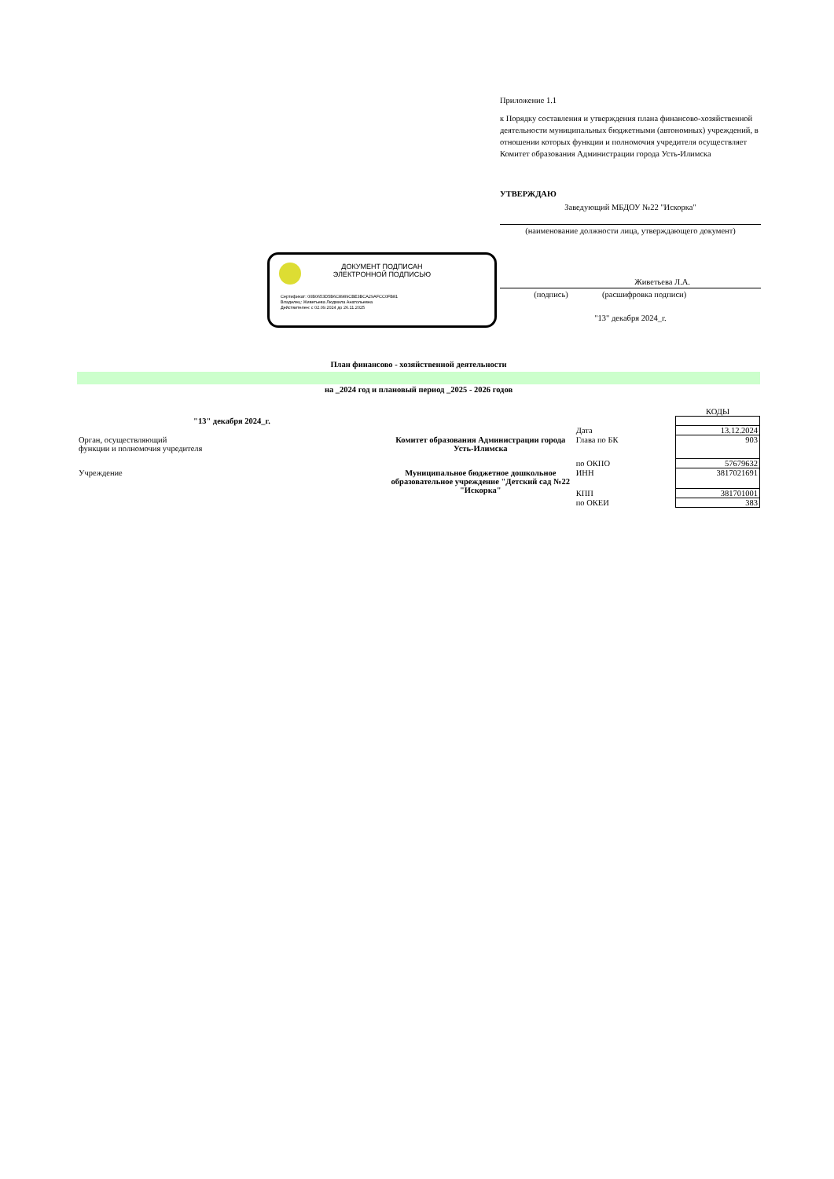Приложение 1.1
к Порядку составления и утверждения плана финансово-хозяйственной деятельности муниципальных бюджетными (автономных) учреждений, в отношении которых функции и полномочия учредителя осуществляет Комитет образования Администрации города Усть-Илимска
УТВЕРЖДАЮ
Заведующий МБДОУ №22 "Искорка"
(наименование должности лица, утверждающего документ)
Живетьева Л.А.
(подпись) (расшифровка подписи)
"13" декабря 2024_г.
ДОКУМЕНТ ПОДПИСАН
ЭЛЕКТРОННОЙ ПОДПИСЬЮ
Сертификат: 00B0653D5B6C8989CBE3BCA29AFCC0FB81
Владелец: Живетьева Людмила Анатольевна
Действителен: с 02.09.2024 до 26.11.2025
План финансово - хозяйственной деятельности
на _2024 год и плановый период _2025 - 2026 годов
| | | | КОДЫ |
| "13" декабря 2024_г. | | | |
| | | Дата | 13.12.2024 |
| Орган, осуществляющий функции и полномочия учредителя | Комитет образования Администрации города Усть-Илимска | Глава по БК | 903 |
| | | по ОКПО | 57679632 |
| Учреждение | Муниципальное бюджетное дошкольное образовательное учреждение "Детский сад №22 "Искорка" | ИНН | 3817021691 |
| | | КПП | 381701001 |
| | | по ОКЕИ | 383 |